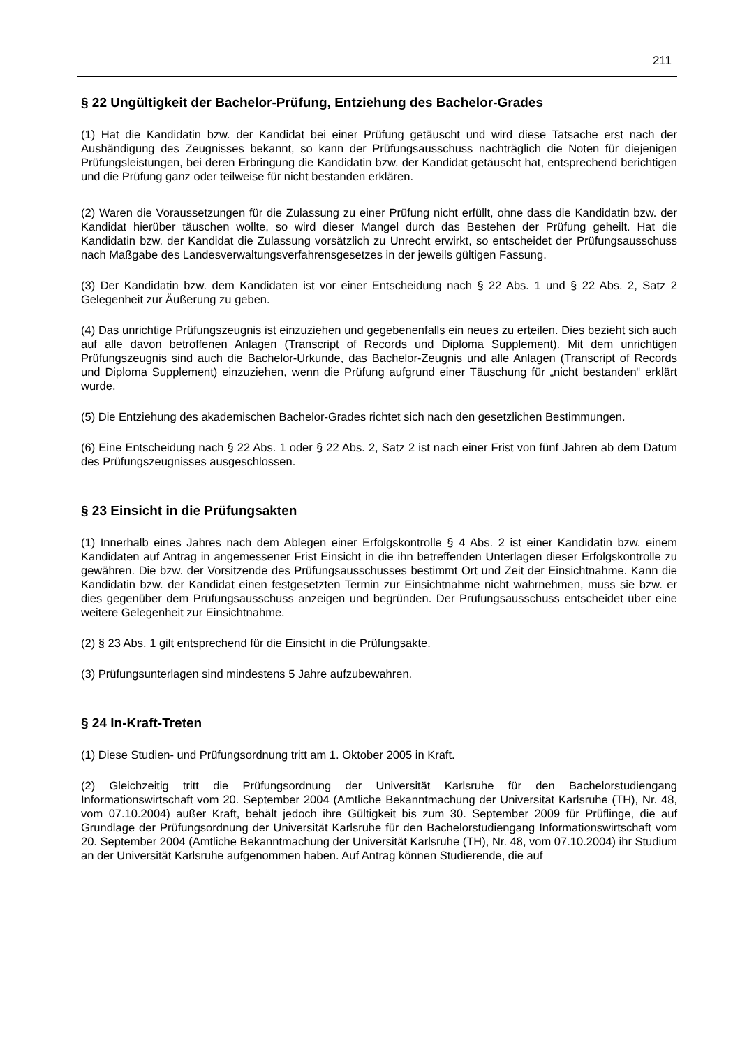211
§ 22 Ungültigkeit der Bachelor-Prüfung, Entziehung des Bachelor-Grades
(1) Hat die Kandidatin bzw. der Kandidat bei einer Prüfung getäuscht und wird diese Tatsache erst nach der Aushändigung des Zeugnisses bekannt, so kann der Prüfungsausschuss nachträglich die Noten für diejenigen Prüfungsleistungen, bei deren Erbringung die Kandidatin bzw. der Kandidat getäuscht hat, entsprechend berichtigen und die Prüfung ganz oder teilweise für nicht bestanden erklären.
(2) Waren die Voraussetzungen für die Zulassung zu einer Prüfung nicht erfüllt, ohne dass die Kandidatin bzw. der Kandidat hierüber täuschen wollte, so wird dieser Mangel durch das Bestehen der Prüfung geheilt. Hat die Kandidatin bzw. der Kandidat die Zulassung vorsätzlich zu Unrecht erwirkt, so entscheidet der Prüfungsausschuss nach Maßgabe des Landesverwaltungsverfahrensgesetzes in der jeweils gültigen Fassung.
(3) Der Kandidatin bzw. dem Kandidaten ist vor einer Entscheidung nach § 22 Abs. 1 und § 22 Abs. 2, Satz 2 Gelegenheit zur Äußerung zu geben.
(4) Das unrichtige Prüfungszeugnis ist einzuziehen und gegebenenfalls ein neues zu erteilen. Dies bezieht sich auch auf alle davon betroffenen Anlagen (Transcript of Records und Diploma Supplement). Mit dem unrichtigen Prüfungszeugnis sind auch die Bachelor-Urkunde, das Bachelor-Zeugnis und alle Anlagen (Transcript of Records und Diploma Supplement) einzuziehen, wenn die Prüfung aufgrund einer Täuschung für „nicht bestanden“ erklärt wurde.
(5) Die Entziehung des akademischen Bachelor-Grades richtet sich nach den gesetzlichen Bestimmungen.
(6) Eine Entscheidung nach § 22 Abs. 1 oder § 22 Abs. 2, Satz 2 ist nach einer Frist von fünf Jahren ab dem Datum des Prüfungszeugnisses ausgeschlossen.
§ 23 Einsicht in die Prüfungsakten
(1) Innerhalb eines Jahres nach dem Ablegen einer Erfolgskontrolle § 4 Abs. 2 ist einer Kandidatin bzw. einem Kandidaten auf Antrag in angemessener Frist Einsicht in die ihn betreffenden Unterlagen dieser Erfolgskontrolle zu gewähren. Die bzw. der Vorsitzende des Prüfungsausschusses bestimmt Ort und Zeit der Einsichtnahme. Kann die Kandidatin bzw. der Kandidat einen festgesetzten Termin zur Einsichtnahme nicht wahrnehmen, muss sie bzw. er dies gegenüber dem Prüfungsausschuss anzeigen und begründen. Der Prüfungsausschuss entscheidet über eine weitere Gelegenheit zur Einsichtnahme.
(2) § 23 Abs. 1 gilt entsprechend für die Einsicht in die Prüfungsakte.
(3) Prüfungsunterlagen sind mindestens 5 Jahre aufzubewahren.
§ 24 In-Kraft-Treten
(1) Diese Studien- und Prüfungsordnung tritt am 1. Oktober 2005 in Kraft.
(2) Gleichzeitig tritt die Prüfungsordnung der Universität Karlsruhe für den Bachelorstudiengang Informationswirtschaft vom 20. September 2004 (Amtliche Bekanntmachung der Universität Karlsruhe (TH), Nr. 48, vom 07.10.2004) außer Kraft, behält jedoch ihre Gültigkeit bis zum 30. September 2009 für Prüflinge, die auf Grundlage der Prüfungsordnung der Universität Karlsruhe für den Bachelorstudiengang Informationswirtschaft vom 20. September 2004 (Amtliche Bekanntmachung der Universität Karlsruhe (TH), Nr. 48, vom 07.10.2004) ihr Studium an der Universität Karlsruhe aufgenommen haben. Auf Antrag können Studierende, die auf